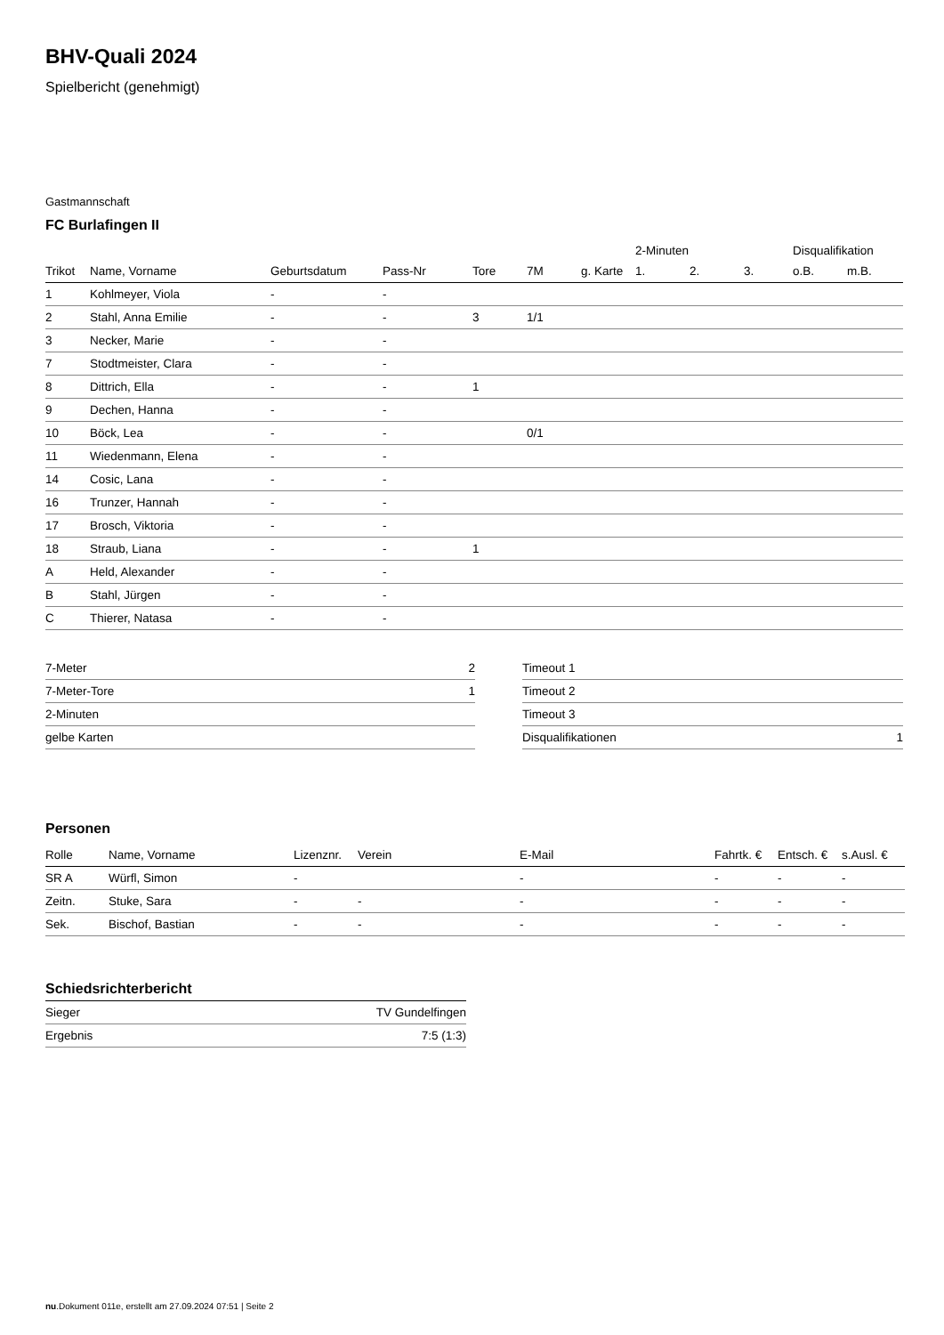BHV-Quali 2024
Spielbericht (genehmigt)
Gastmannschaft
FC Burlafingen II
| | | | | | | | 2-Minuten | | | Disqualifikation | |
| --- | --- | --- | --- | --- | --- | --- | --- | --- | --- | --- | --- |
| Trikot | Name, Vorname | Geburtsdatum | Pass-Nr | Tore | 7M | g. Karte | 1. | 2. | 3. | o.B. | m.B. |
| 1 | Kohlmeyer, Viola | - | - | | | | | | | | |
| 2 | Stahl, Anna Emilie | - | - | 3 | 1/1 | | | | | | |
| 3 | Necker, Marie | - | - | | | | | | | | |
| 7 | Stodtmeister, Clara | - | - | | | | | | | | |
| 8 | Dittrich, Ella | - | - | 1 | | | | | | | |
| 9 | Dechen, Hanna | - | - | | | | | | | | |
| 10 | Böck, Lea | - | - | | 0/1 | | | | | | |
| 11 | Wiedenmann, Elena | - | - | | | | | | | | |
| 14 | Cosic, Lana | - | - | | | | | | | | |
| 16 | Trunzer, Hannah | - | - | | | | | | | | |
| 17 | Brosch, Viktoria | - | - | | | | | | | | |
| 18 | Straub, Liana | - | - | 1 | | | | | | | |
| A | Held, Alexander | - | - | | | | | | | | |
| B | Stahl, Jürgen | - | - | | | | | | | | |
| C | Thierer, Natasa | - | - | | | | | | | | |
| 7-Meter | 2 |
| 7-Meter-Tore | 1 |
| 2-Minuten | |
| gelbe Karten | |
| Timeout 1 | |
| Timeout 2 | |
| Timeout 3 | |
| Disqualifikationen | 1 |
Personen
| Rolle | Name, Vorname | Lizenznr. | Verein | E-Mail | Fahrtk. € | Entsch. € | s.Ausl. € |
| --- | --- | --- | --- | --- | --- | --- | --- |
| SR A | Würfl, Simon | - | | - | - | - | - |
| Zeitn. | Stuke, Sara | - | - | - | - | - | - |
| Sek. | Bischof, Bastian | - | - | - | - | - | - |
Schiedsrichterbericht
| Sieger | TV Gundelfingen |
| Ergebnis | 7:5 (1:3) |
nu.Dokument 011e, erstellt am 27.09.2024 07:51 | Seite 2